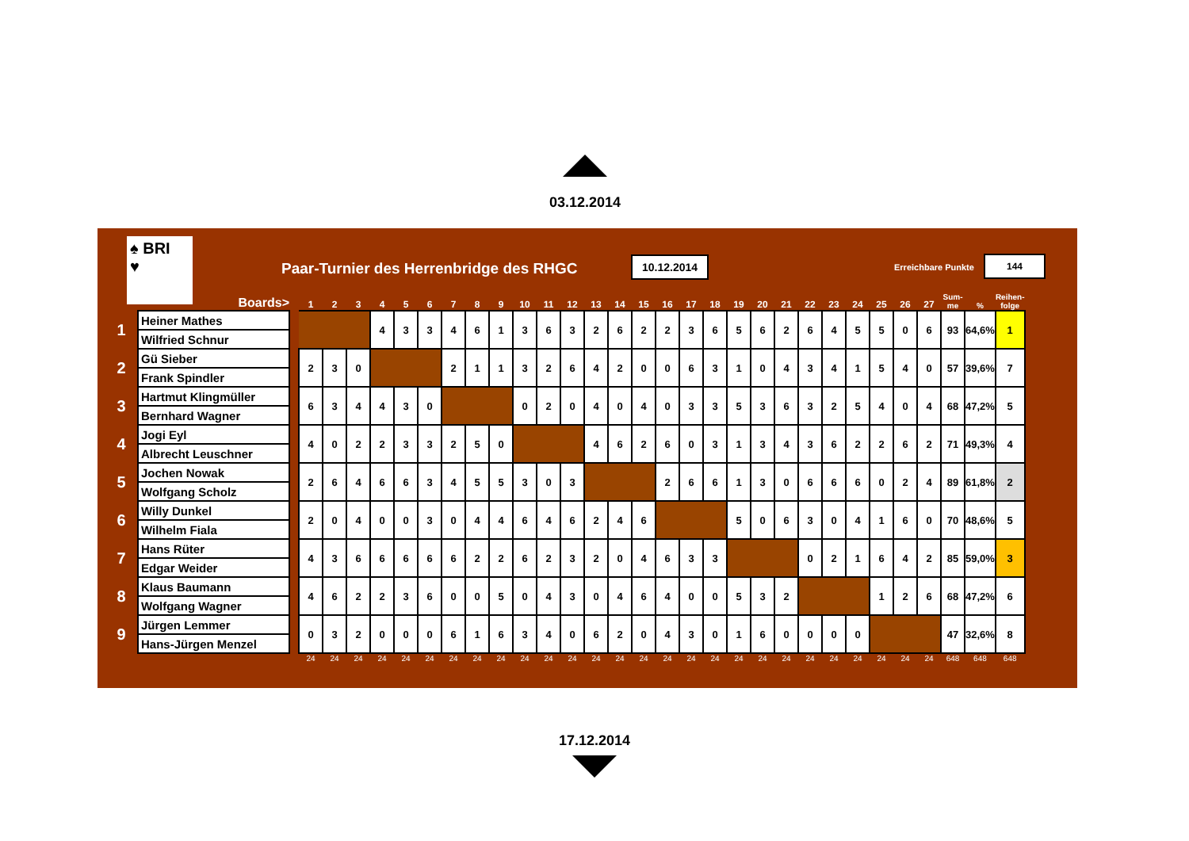03.12.2014
♠ BRI
♥
Paar-Turnier des Herrenbridge des RHGC
10.12.2014 Erreichbare Punkte
144
| | Boards> | | 1 | 2 | 3 | 4 | 5 | 6 | 7 | 8 | 9 | 10 | 11 | 12 | 13 | 14 | 15 | 16 | 17 | 18 | 19 | 20 | 21 | 22 | 23 | 24 | 25 | 26 | 27 | Sum- me | % | Reihen- folge |
| --- | --- | --- | --- | --- | --- | --- | --- | --- | --- | --- | --- | --- | --- | --- | --- | --- | --- | --- | --- | --- | --- | --- | --- | --- | --- | --- | --- | --- | --- | --- | --- | --- |
| 1 | Heiner Mathes | | | | | 4 | 3 | 3 | 4 | 6 | 1 | 3 | 6 | 3 | 2 | 6 | 2 | 2 | 3 | 6 | 5 | 6 | 2 | 6 | 4 | 5 | 5 | 0 | 6 | 93 | 64,6% | 1 |
| | Wilfried Schnur | | | | | | | | | | | | | | | | | | | | | | | | | | | | | | | |
| 2 | Gü Sieber | | 2 | 3 | 0 | | | | 2 | 1 | 1 | 3 | 2 | 6 | 4 | 2 | 0 | 0 | 6 | 3 | 1 | 0 | 4 | 3 | 4 | 1 | 5 | 4 | 0 | 57 | 39,6% | 7 |
| | Frank Spindler | | | | | | | | | | | | | | | | | | | | | | | | | | | | | | | |
| 3 | Hartmut Klingmüller | | 6 | 3 | 4 | 4 | 3 | 0 | | | | 0 | 2 | 0 | 4 | 0 | 4 | 0 | 3 | 3 | 5 | 3 | 6 | 3 | 2 | 5 | 4 | 0 | 4 | 68 | 47,2% | 5 |
| | Bernhard Wagner | | | | | | | | | | | | | | | | | | | | | | | | | | | | | | | |
| 4 | Jogi Eyl | | 4 | 0 | 2 | 2 | 3 | 3 | 2 | 5 | 0 | | | | 4 | 6 | 2 | 6 | 0 | 3 | 1 | 3 | 4 | 3 | 6 | 2 | 2 | 6 | 2 | 71 | 49,3% | 4 |
| | Albrecht Leuschner | | | | | | | | | | | | | | | | | | | | | | | | | | | | | | | |
| 5 | Jochen Nowak | | 2 | 6 | 4 | 6 | 6 | 3 | 4 | 5 | 5 | 3 | 0 | 3 | | | | 2 | 6 | 6 | 1 | 3 | 0 | 6 | 6 | 6 | 0 | 2 | 4 | 89 | 61,8% | 2 |
| | Wolfgang Scholz | | | | | | | | | | | | | | | | | | | | | | | | | | | | | | | |
| 6 | Willy Dunkel | | 2 | 0 | 4 | 0 | 0 | 3 | 0 | 4 | 4 | 6 | 4 | 6 | 2 | 4 | 6 | | | | 5 | 0 | 6 | 3 | 0 | 4 | 1 | 6 | 0 | 70 | 48,6% | 5 |
| | Wilhelm Fiala | | | | | | | | | | | | | | | | | | | | | | | | | | | | | | | |
| 7 | Hans Rüter | | 4 | 3 | 6 | 6 | 6 | 6 | 6 | 2 | 2 | 6 | 2 | 3 | 2 | 0 | 4 | 6 | 3 | 3 | | | | 0 | 2 | 1 | 6 | 4 | 2 | 85 | 59,0% | 3 |
| | Edgar Weider | | | | | | | | | | | | | | | | | | | | | | | | | | | | | | | |
| 8 | Klaus Baumann | | 4 | 6 | 2 | 2 | 3 | 6 | 0 | 0 | 5 | 0 | 4 | 3 | 0 | 4 | 6 | 4 | 0 | 0 | 5 | 3 | 2 | | | | 1 | 2 | 6 | 68 | 47,2% | 6 |
| | Wolfgang Wagner | | | | | | | | | | | | | | | | | | | | | | | | | | | | | | | |
| 9 | Jürgen Lemmer | | 0 | 3 | 2 | 0 | 0 | 0 | 6 | 1 | 6 | 3 | 4 | 0 | 6 | 2 | 0 | 4 | 3 | 0 | 1 | 6 | 0 | 0 | 0 | 0 | | | | 47 | 32,6% | 8 |
| | Hans-Jürgen Menzel | | | | | | | | | | | | | | | | | | | | | | | | | | | | | | | |
| | | | 24 | 24 | 24 | 24 | 24 | 24 | 24 | 24 | 24 | 24 | 24 | 24 | 24 | 24 | 24 | 24 | 24 | 24 | 24 | 24 | 24 | 24 | 24 | 24 | 24 | 24 | 24 | 648 | 648 | 648 |
17.12.2014